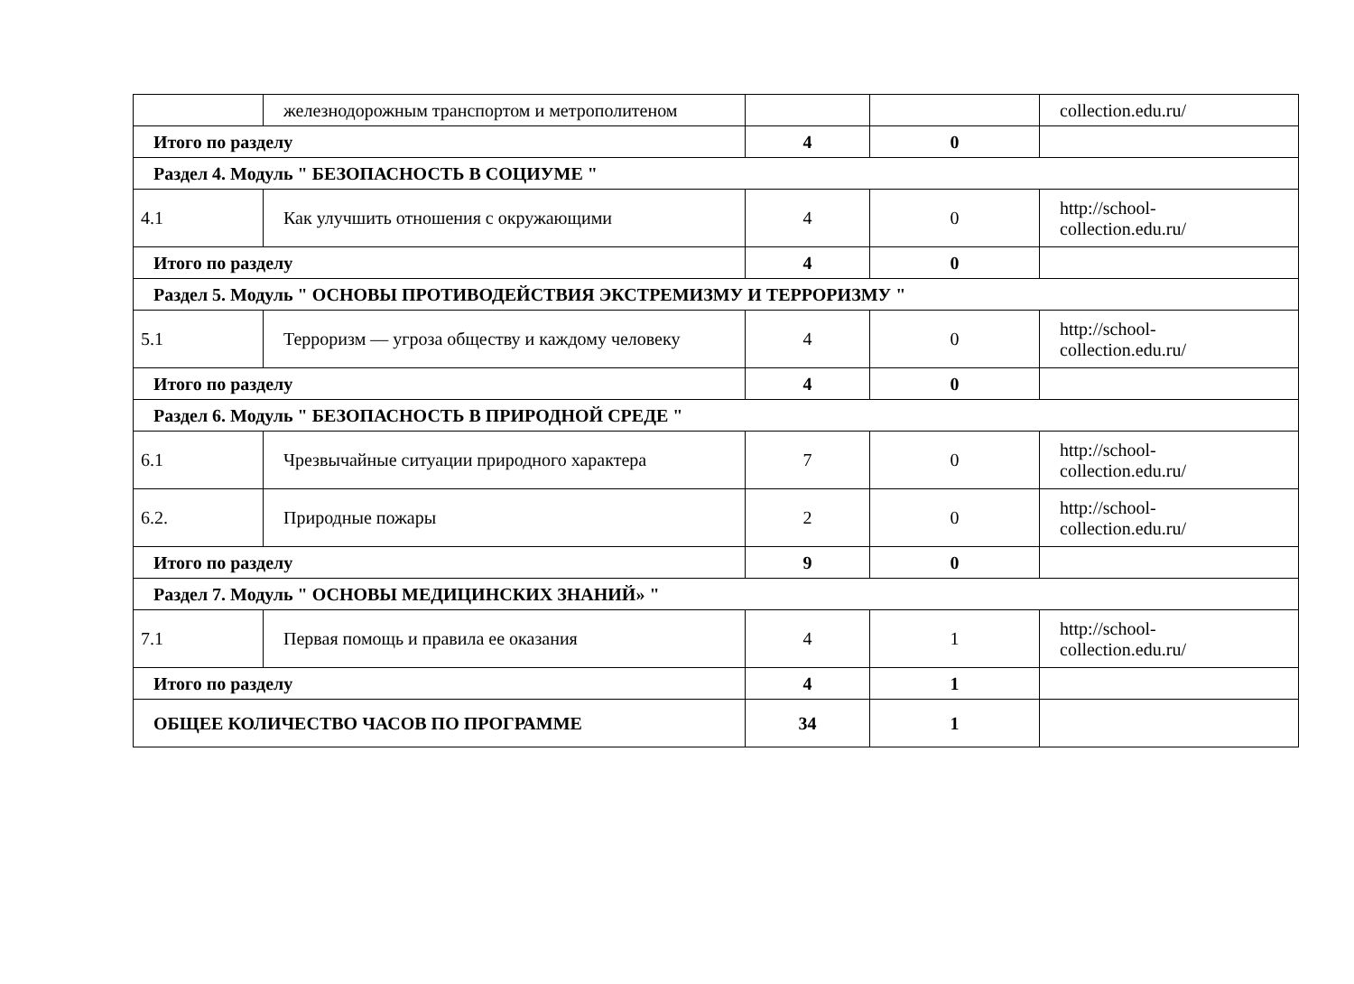| | железнодорожным транспортом и метрополитеном | | | collection.edu.ru/ |
| Итого по разделу | | 4 | 0 | |
| Раздел 4. Модуль " БЕЗОПАСНОСТЬ В СОЦИУМЕ " | | | | |
| 4.1 | Как улучшить отношения с окружающими | 4 | 0 | http://school- collection.edu.ru/ |
| Итого по разделу | | 4 | 0 | |
| Раздел 5. Модуль " ОСНОВЫ ПРОТИВОДЕЙСТВИЯ ЭКСТРЕМИЗМУ И ТЕРРОРИЗМУ " | | | | |
| 5.1 | Терроризм — угроза обществу и каждому человеку | 4 | 0 | http://school- collection.edu.ru/ |
| Итого по разделу | | 4 | 0 | |
| Раздел 6. Модуль " БЕЗОПАСНОСТЬ В ПРИРОДНОЙ СРЕДЕ " | | | | |
| 6.1 | Чрезвычайные ситуации природного характера | 7 | 0 | http://school- collection.edu.ru/ |
| 6.2. | Природные пожары | 2 | 0 | http://school- collection.edu.ru/ |
| Итого по разделу | | 9 | 0 | |
| Раздел 7. Модуль " ОСНОВЫ МЕДИЦИНСКИХ ЗНАНИЙ» " | | | | |
| 7.1 | Первая помощь и правила ее оказания | 4 | 1 | http://school- collection.edu.ru/ |
| Итого по разделу | | 4 | 1 | |
| ОБЩЕЕ КОЛИЧЕСТВО ЧАСОВ ПО ПРОГРАММЕ | | 34 | 1 | |